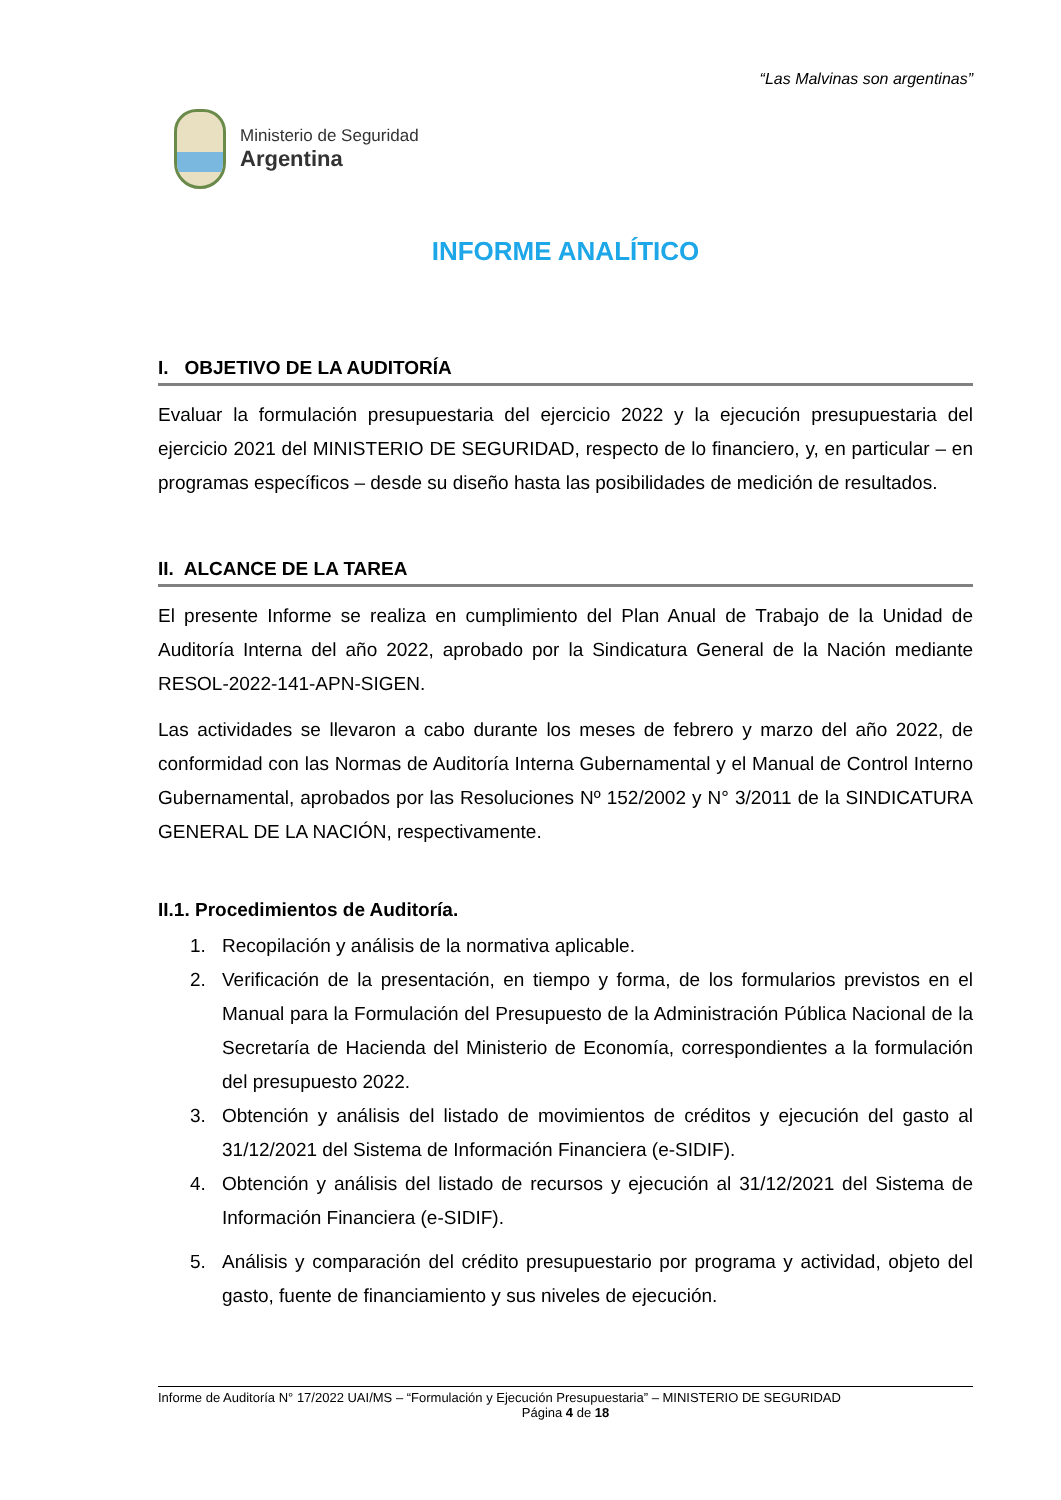“Las Malvinas son argentinas”
Ministerio de Seguridad
Argentina
INFORME ANALÍTICO
I. OBJETIVO DE LA AUDITORÍA
Evaluar la formulación presupuestaria del ejercicio 2022 y la ejecución presupuestaria del ejercicio 2021 del MINISTERIO DE SEGURIDAD, respecto de lo financiero, y, en particular – en programas específicos – desde su diseño hasta las posibilidades de medición de resultados.
II. ALCANCE DE LA TAREA
El presente Informe se realiza en cumplimiento del Plan Anual de Trabajo de la Unidad de Auditoría Interna del año 2022, aprobado por la Sindicatura General de la Nación mediante RESOL-2022-141-APN-SIGEN.
Las actividades se llevaron a cabo durante los meses de febrero y marzo del año 2022, de conformidad con las Normas de Auditoría Interna Gubernamental y el Manual de Control Interno Gubernamental, aprobados por las Resoluciones Nº 152/2002 y N° 3/2011 de la SINDICATURA GENERAL DE LA NACIÓN, respectivamente.
II.1. Procedimientos de Auditoría.
1. Recopilación y análisis de la normativa aplicable.
2. Verificación de la presentación, en tiempo y forma, de los formularios previstos en el Manual para la Formulación del Presupuesto de la Administración Pública Nacional de la Secretaría de Hacienda del Ministerio de Economía, correspondientes a la formulación del presupuesto 2022.
3. Obtención y análisis del listado de movimientos de créditos y ejecución del gasto al 31/12/2021 del Sistema de Información Financiera (e-SIDIF).
4. Obtención y análisis del listado de recursos y ejecución al 31/12/2021 del Sistema de Información Financiera (e-SIDIF).
5. Análisis y comparación del crédito presupuestario por programa y actividad, objeto del gasto, fuente de financiamiento y sus niveles de ejecución.
Informe de Auditoría N° 17/2022 UAI/MS – “Formulación y Ejecución Presupuestaria” – MINISTERIO DE SEGURIDAD
Página 4 de 18